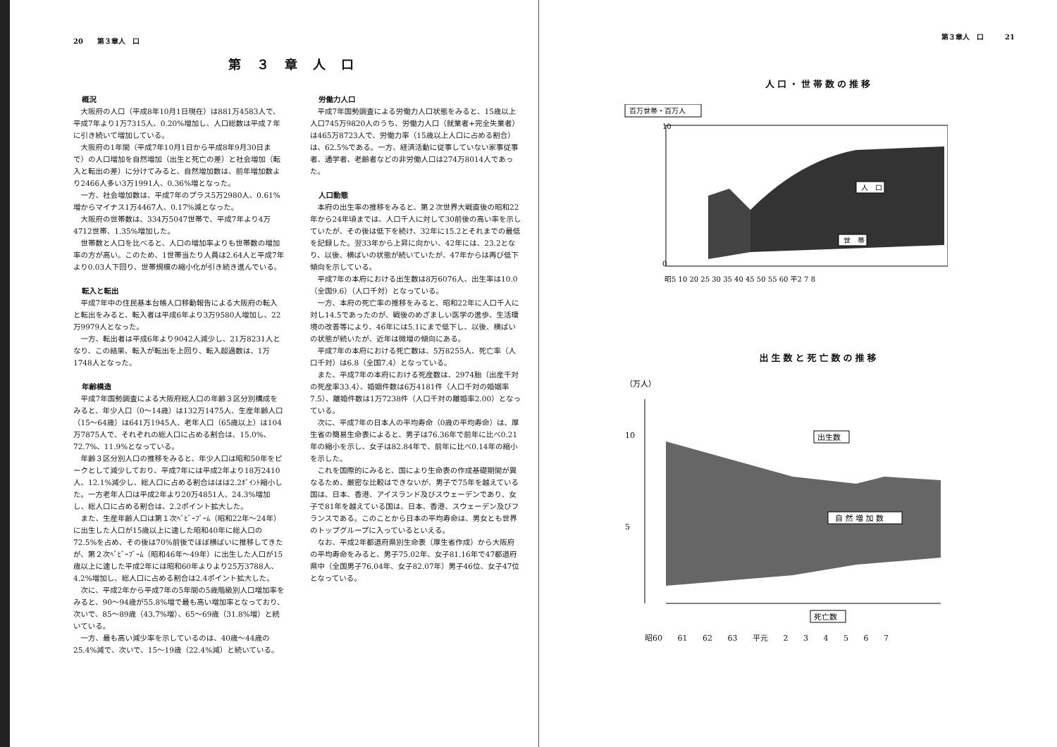20　　第３章人　口
第３章人口
概況
大阪府の人口（平成8年10月1日現在）は881万4583人で、平成7年より1万7315人、0.20%増加し、人口総数は平成７年に引き続いて増加している。
大阪府の1年間（平成7年10月1日から平成8年9月30日まで）の人口増加を自然増加（出生と死亡の差）と社会増加（転入と転出の差）に分けてみると、自然増加数は、前年増加数より2466人多い3万1991人、0.36%増となった。
一方、社会増加数は、平成7年のプラス5万2980人、0.61%増からマイナス1万4467人、0.17%減となった。
大阪府の世帯数は、334万5047世帯で、平成7年より4万4712世帯、1.35%増加した。
世帯数と人口を比べると、人口の増加率よりも世帯数の増加率の方が高い。このため、1世帯当たり人員は2.64人と平成7年より0.03人下回り、世帯規模の縮小化が引き続き進んでいる。
転入と転出
平成7年中の住民基本台帳人口移動報告による大阪府の転入と転出をみると、転入者は平成6年より3万9580人増加し、22万9979人となった。
一方、転出者は平成6年より9042人減少し、21万8231人となり、この結果、転入が転出を上回り、転入超過数は、1万1748人となった。
年齢構造
平成7年国勢調査による大阪府総人口の年齢３区分別構成をみると、年少人口（0～14歳）は132万1475人、生産年齢人口（15～64歳）は641万1945人、老年人口（65歳以上）は104万7875人で、それぞれの総人口に占める割合は、15.0%、72.7%、11.9%となっている。
年齢３区分別人口の推移をみると、年少人口は昭和50年をピークとして減少しており、平成7年には平成2年より18万2410人、12.1%減少し、総人口に占める割合ははは2.2ﾎﾟｲﾝﾄ縮小した。一方老年人口は平成2年より20万4851人、24.3%増加し、総人口に占める割合は、2.2ポイント拡大した。
また、生産年齢人口は第１次ﾍﾞﾋﾞｰﾌﾞｰﾑ（昭和22年～24年）に出生した人口が15歳以上に達した昭和40年に総人口の72.5%を占め、その後は70%前後でほぼ横ばいに推移してきたが、第２次ﾍﾞﾋﾞｰﾌﾞｰﾑ（昭和46年～49年）に出生した人口が15歳以上に達した平成2年には昭和60年よりより25万3788人、4.2%増加し、総人口に占める割合は2.4ポイント拡大した。
次に、平成2年から平成7年の5年間の5歳階級別人口増加率をみると、90～94歳が55.8%増で最も高い増加率となっており、次いで、85～89歳（43.7%増）、65～69歳（31.8%増）と続いている。
一方、最も高い減少率を示しているのは、40歳～44歳の25.4%減で、次いで、15～19歳（22.4%減）と続いている。
労働力人口
平成7年国勢調査による労働力人口状態をみると、15歳以上人口745万9820人のうち、労働力人口（就業者+完全失業者）は465万8723人で、労働力率（15歳以上人口に占める割合）は、62.5%である。一方、経済活動に従事していない家事従事者、通学者、老齢者などの非労働人口は274万8014人であった。
人口動態
本府の出生率の推移をみると、第２次世界大戦直後の昭和22年から24年頃までは、人口千人に対して30前後の高い率を示していたが、その後は低下を続け、32年に15.2とそれまでの最低を記録した。翌33年から上昇に向かい、42年には、23.2となり、以後、横ばいの状態が続いていたが、47年からは再び低下傾向を示している。
平成7年の本府における出生数は8万6076人、出生率は10.0（全国9.6）（人口千対）となっている。
一方、本府の死亡率の推移をみると、昭和22年に人口千人に対し14.5であったのが、戦後のめざましい医学の進歩、生活環境の改善等により、46年には5.1にまで低下し、以後、横ばいの状態が続いたが、近年は微増の傾向にある。
平成7年の本府における死亡数は、5万8255人、死亡率（人口千対）は6.8（全国7.4）となっている。
また、平成7年の本府における死産数は、2974胎（出産千対の死産率33.4）、婚姻件数は6万4181件（人口千対の婚姻率7.5）、離婚件数は1万7238件（人口千対の離婚率2.00）となっている。
次に、平成7年の日本人の平均寿命（0歳の平均寿命）は、厚生省の簡易生命表によると、男子は76.36年で前年に比べ0.21年の縮小を示し、女子は82.84年で、前年に比べ0.14年の縮小を示した。
これを国際的にみると、国により生命表の作成基礎期間が異なるため、厳密な比較はできないが、男子で75年を越えている国は、日本、香港、アイスランド及びスウェーデンであり、女子で81年を越えている国は、日本、香港、スウェーデン及びフランスである。このことから日本の平均寿命は、男女とも世界のトップグループに入っているといえる。
なお、平成2年都道府県別生命表（厚生省作成）から大阪府の平均寿命をみると、男子75.02年、女子81.16年で47都道府県中（全国男子76.04年、女子82.07年）男子46位、女子47位となっている。
第３章人　口　　　21
人口・世帯数の推移
百万世帯・百万人
10
0
人　口
世　帯
昭5 10 20 25 30 35 40 45 50 55 60 平2 7 8
出生数と死亡数の推移
（万人）
10
5
出生数
自 然 増 加 数
死亡数
昭60 61 62 63 平元 2 3 4 5 6 7